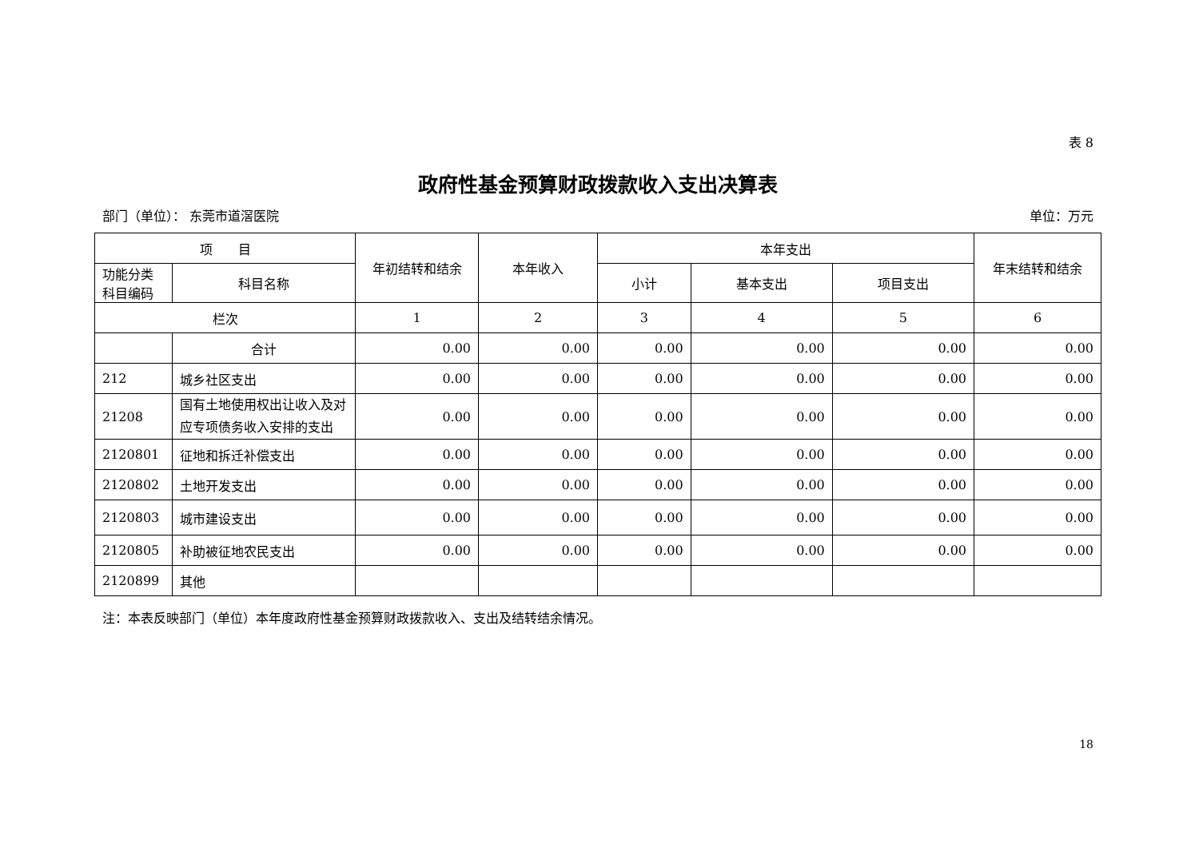表 8
政府性基金预算财政拨款收入支出决算表
部门（单位）： 东莞市道滘医院 单位：万元
| 项 目 | | 年初结转和结余 | 本年收入 | 本年支出 | | | 年末结转和结余 |
| --- | --- | --- | --- | --- | --- | --- | --- |
| 功能分类科目编码 | 科目名称 | | | 小计 | 基本支出 | 项目支出 | |
| 栏次 | | 1 | 2 | 3 | 4 | 5 | 6 |
| | 合计 | 0.00 | 0.00 | 0.00 | 0.00 | 0.00 | 0.00 |
| 212 | 城乡社区支出 | 0.00 | 0.00 | 0.00 | 0.00 | 0.00 | 0.00 |
| 21208 | 国有土地使用权出让收入及对应专项债务收入安排的支出 | 0.00 | 0.00 | 0.00 | 0.00 | 0.00 | 0.00 |
| 2120801 | 征地和拆迁补偿支出 | 0.00 | 0.00 | 0.00 | 0.00 | 0.00 | 0.00 |
| 2120802 | 土地开发支出 | 0.00 | 0.00 | 0.00 | 0.00 | 0.00 | 0.00 |
| 2120803 | 城市建设支出 | 0.00 | 0.00 | 0.00 | 0.00 | 0.00 | 0.00 |
| 2120805 | 补助被征地农民支出 | 0.00 | 0.00 | 0.00 | 0.00 | 0.00 | 0.00 |
| 2120899 | 其他 | | | | | | |
注：本表反映部门（单位）本年度政府性基金预算财政拨款收入、支出及结转结余情况。
18